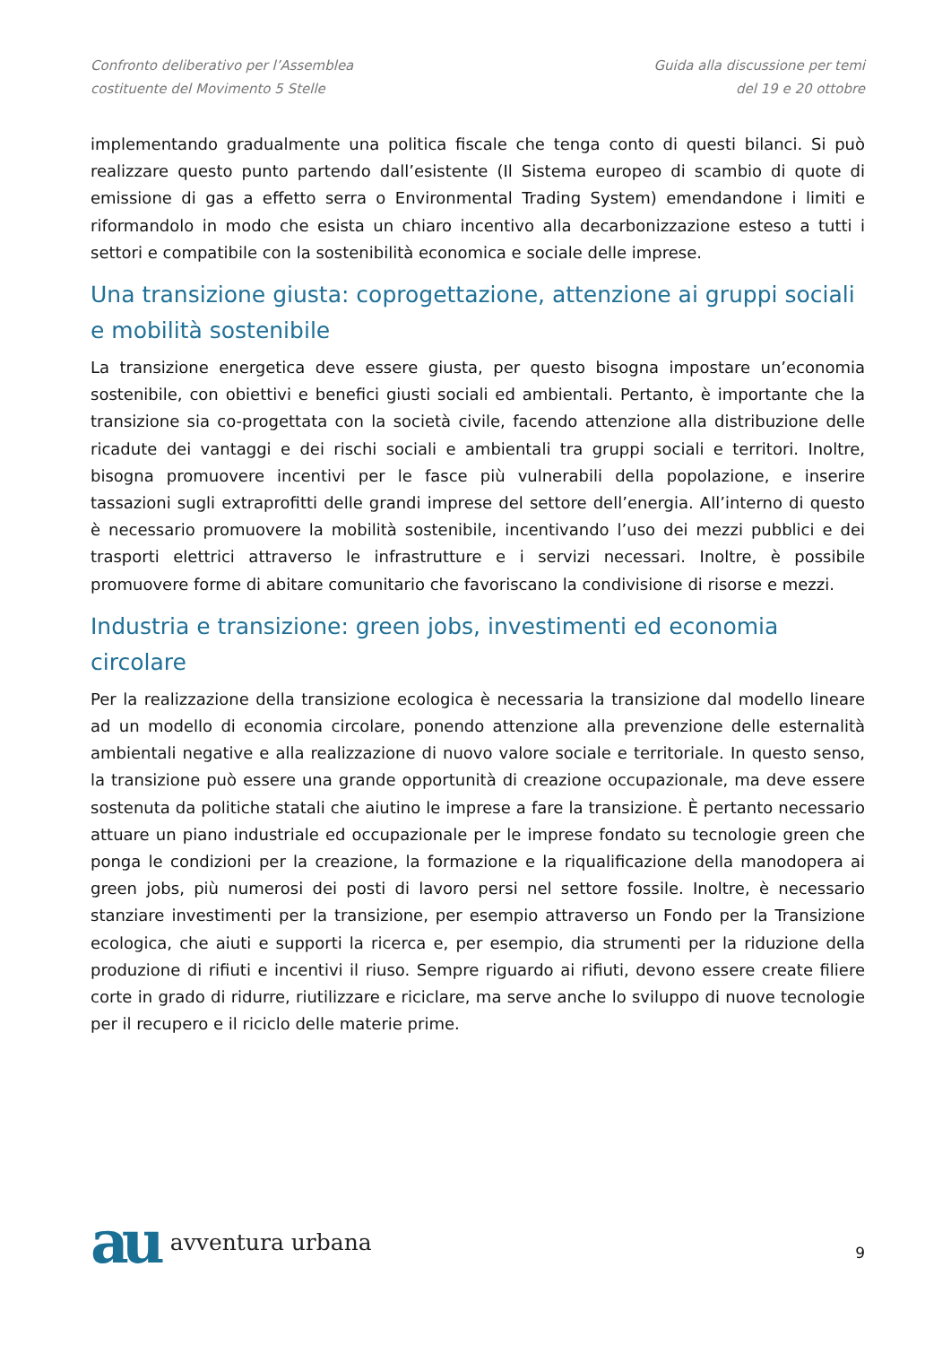Confronto deliberativo per l’Assemblea
costituente del Movimento 5 Stelle
Guida alla discussione per temi
del 19 e 20 ottobre
implementando gradualmente una politica fiscale che tenga conto di questi bilanci. Si può realizzare questo punto partendo dall’esistente (Il Sistema europeo di scambio di quote di emissione di gas a effetto serra o Environmental Trading System) emendandone i limiti e riformandolo in modo che esista un chiaro incentivo alla decarbonizzazione esteso a tutti i settori e compatibile con la sostenibilità economica e sociale delle imprese.
Una transizione giusta: coprogettazione, attenzione ai gruppi sociali e mobilità sostenibile
La transizione energetica deve essere giusta, per questo bisogna impostare un’economia sostenibile, con obiettivi e benefici giusti sociali ed ambientali. Pertanto, è importante che la transizione sia co-progettata con la società civile, facendo attenzione alla distribuzione delle ricadute dei vantaggi e dei rischi sociali e ambientali tra gruppi sociali e territori. Inoltre, bisogna promuovere incentivi per le fasce più vulnerabili della popolazione, e inserire tassazioni sugli extraprofitti delle grandi imprese del settore dell’energia. All’interno di questo è necessario promuovere la mobilità sostenibile, incentivando l’uso dei mezzi pubblici e dei trasporti elettrici attraverso le infrastrutture e i servizi necessari. Inoltre, è possibile promuovere forme di abitare comunitario che favoriscano la condivisione di risorse e mezzi.
Industria e transizione: green jobs, investimenti ed economia circolare
Per la realizzazione della transizione ecologica è necessaria la transizione dal modello lineare ad un modello di economia circolare, ponendo attenzione alla prevenzione delle esternalità ambientali negative e alla realizzazione di nuovo valore sociale e territoriale. In questo senso, la transizione può essere una grande opportunità di creazione occupazionale, ma deve essere sostenuta da politiche statali che aiutino le imprese a fare la transizione. È pertanto necessario attuare un piano industriale ed occupazionale per le imprese fondato su tecnologie green che ponga le condizioni per la creazione, la formazione e la riqualificazione della manodopera ai green jobs, più numerosi dei posti di lavoro persi nel settore fossile. Inoltre, è necessario stanziare investimenti per la transizione, per esempio attraverso un Fondo per la Transizione ecologica, che aiuti e supporti la ricerca e, per esempio, dia strumenti per la riduzione della produzione di rifiuti e incentivi il riuso. Sempre riguardo ai rifiuti, devono essere create filiere corte in grado di ridurre, riutilizzare e riciclare, ma serve anche lo sviluppo di nuove tecnologie per il recupero e il riciclo delle materie prime.
au avventura urbana
9